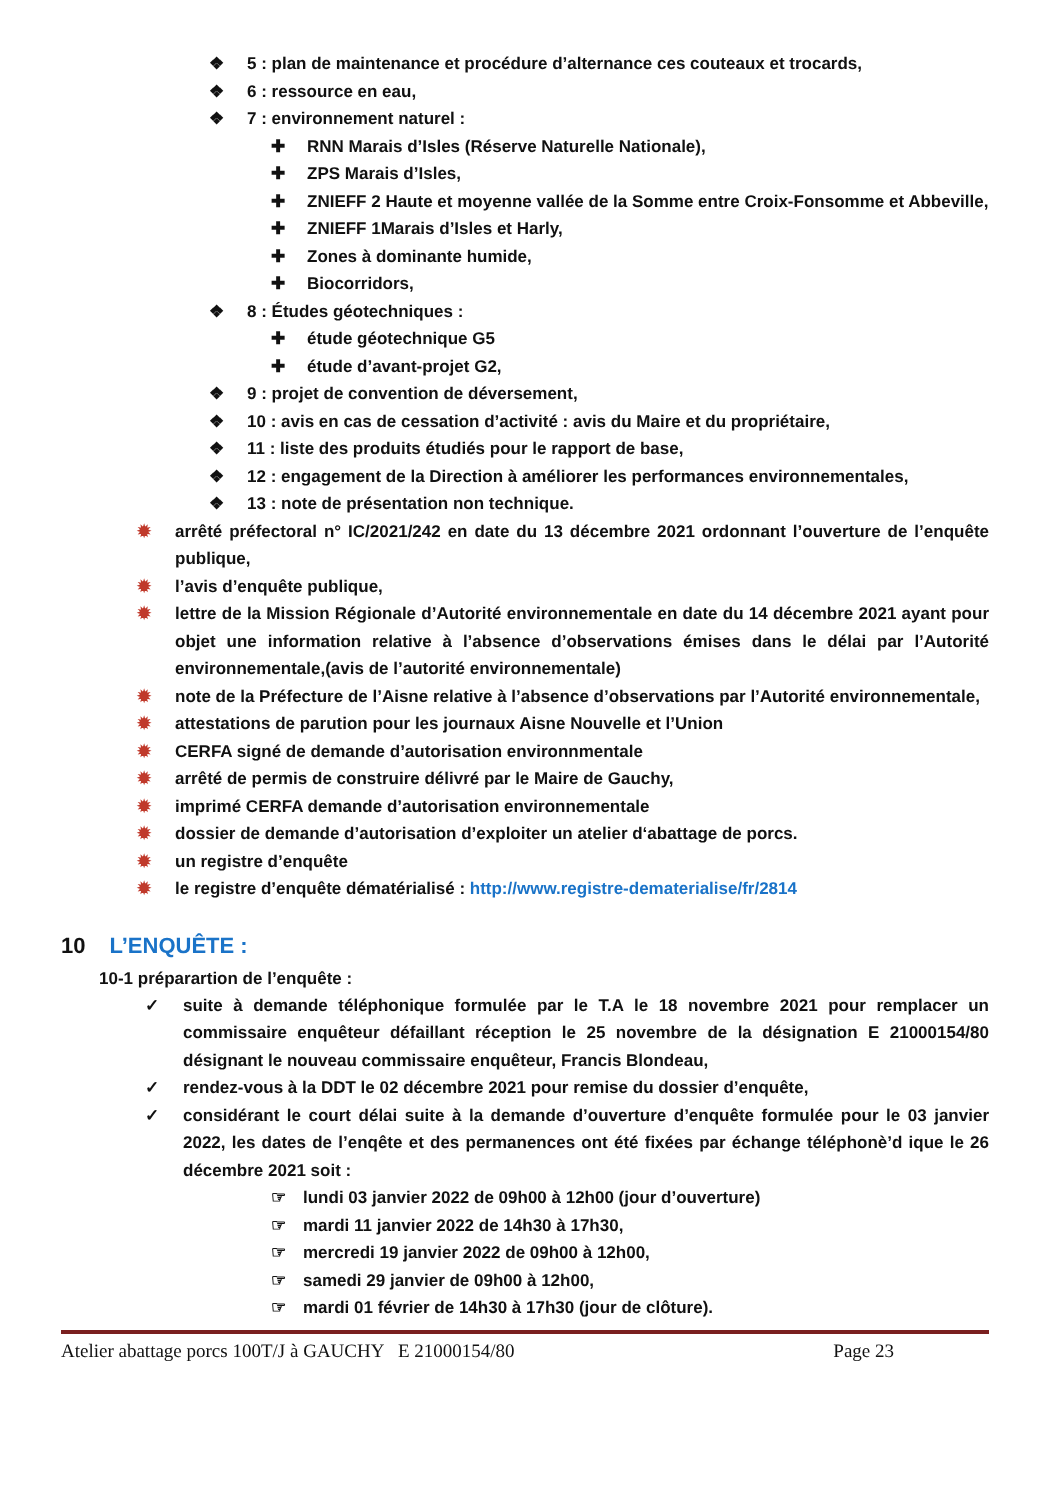❖ 5 : plan de maintenance et procédure d’alternance ces couteaux et trocards,
❖ 6 : ressource en eau,
❖ 7 : environnement naturel :
✚ RNN Marais d’Isles (Réserve Naturelle Nationale),
✚ ZPS Marais d’Isles,
✚ ZNIEFF 2 Haute et moyenne vallée de la Somme entre Croix-Fonsomme et Abbeville,
✚ ZNIEFF 1Marais d’Isles et Harly,
✚ Zones à dominante humide,
✚ Biocorridors,
❖ 8 : Études géotechniques :
✚ étude géotechnique G5
✚ étude d’avant-projet G2,
❖ 9 : projet de convention de déversement,
❖ 10 : avis en cas de cessation d’activité : avis du Maire et du propriétaire,
❖ 11 : liste des produits étudiés pour le rapport de base,
❖ 12 : engagement de la Direction à améliorer les performances environnementales,
❖ 13 : note de présentation non technique.
✹ arrêté préfectoral n° IC/2021/242 en date du 13 décembre 2021 ordonnant l’ouverture de l’enquête publique,
✹ l’avis d’enquête publique,
✹ lettre de la Mission Régionale d’Autorité environnementale en date du 14 décembre 2021 ayant pour objet une information relative à l’absence d’observations émises dans le délai par l’Autorité environnementale,(avis de l’autorité environnementale)
✹ note de la Préfecture de l’Aisne relative à l’absence d’observations par l’Autorité environnementale,
✹ attestations de parution pour les journaux Aisne Nouvelle et l’Union
✹ CERFA signé de demande d’autorisation environnmentale
✹ arrêté de permis de construire délivré par le Maire de Gauchy,
✹ imprimé CERFA demande d’autorisation environnementale
✹ dossier de demande d’autorisation d’exploiter un atelier d‘abattage de porcs.
✹ un registre d’enquête
✹ le registre d’enquête dématérialisé : http://www.registre-dematerialise/fr/2814
10 L’ENQUÊTE :
10-1 préparartion de l’enquête :
✓ suite à demande téléphonique formulée par le T.A le 18 novembre 2021 pour remplacer un commissaire enquêteur défaillant réception le 25 novembre de la désignation E 21000154/80 désignant le nouveau commissaire enquêteur, Francis Blondeau,
✓ rendez-vous à la DDT le 02 décembre 2021 pour remise du dossier d’enquête,
✓ considérant le court délai suite à la demande d’ouverture d’enquête formulée pour le 03 janvier 2022, les dates de l’enqête et des permanences ont été fixées par échange téléphonè’d ique le 26 décembre 2021 soit :
☞ lundi 03 janvier 2022 de 09h00 à 12h00 (jour d’ouverture)
☞ mardi 11 janvier 2022 de 14h30 à 17h30,
☞ mercredi 19 janvier 2022 de 09h00 à 12h00,
☞ samedi 29 janvier de 09h00 à 12h00,
☞ mardi 01 février de 14h30 à 17h30 (jour de clôture).
Atelier abattage porcs 100T/J à GAUCHY E 21000154/80 Page 23